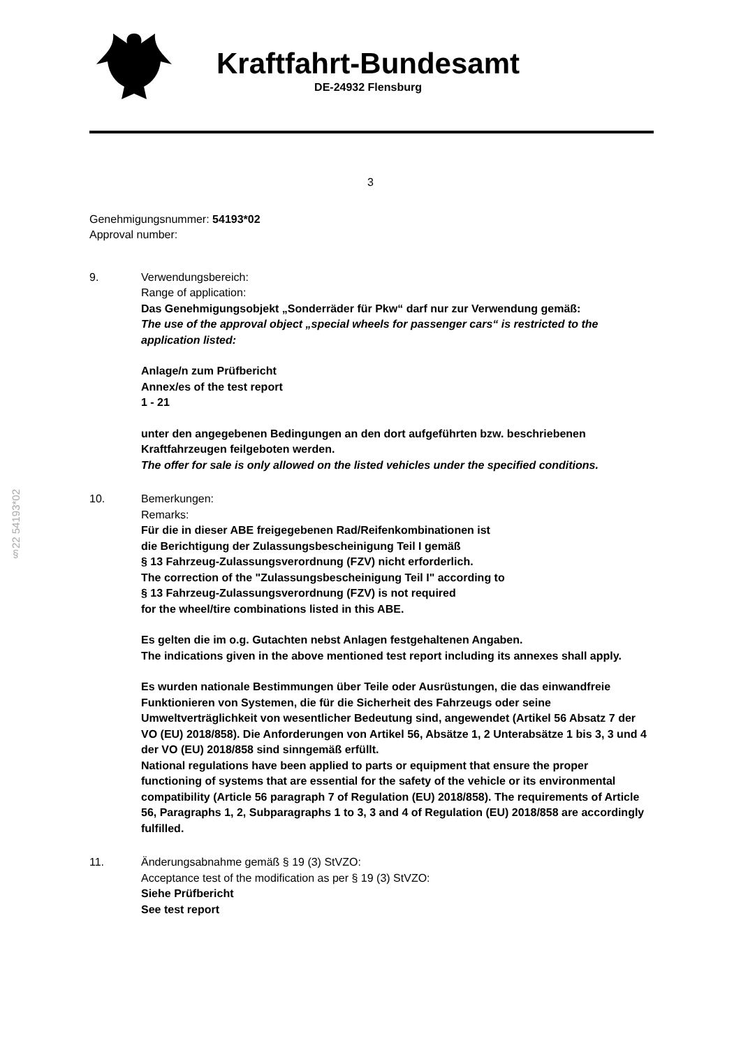Kraftfahrt-Bundesamt
DE-24932 Flensburg
§22 54193*02
3
Genehmigungsnummer: 54193*02
Approval number:
9. Verwendungsbereich:
Range of application:
Das Genehmigungsobjekt „Sonderräder für Pkw“ darf nur zur Verwendung gemäß:
The use of the approval object „special wheels for passenger cars“ is restricted to the application listed:
Anlage/n zum Prüfbericht
Annex/es of the test report
1 - 21
unter den angegebenen Bedingungen an den dort aufgeführten bzw. beschriebenen Kraftfahrzeugen feilgeboten werden.
The offer for sale is only allowed on the listed vehicles under the specified conditions.
10. Bemerkungen:
Remarks:
Für die in dieser ABE freigegebenen Rad/Reifenkombinationen ist
die Berichtigung der Zulassungsbescheinigung Teil I gemäß
§ 13 Fahrzeug-Zulassungsverordnung (FZV) nicht erforderlich.
The correction of the "Zulassungsbescheinigung Teil I" according to
§ 13 Fahrzeug-Zulassungsverordnung (FZV) is not required
for the wheel/tire combinations listed in this ABE.
Es gelten die im o.g. Gutachten nebst Anlagen festgehaltenen Angaben.
The indications given in the above mentioned test report including its annexes shall apply.
Es wurden nationale Bestimmungen über Teile oder Ausrüstungen, die das einwandfreie Funktionieren von Systemen, die für die Sicherheit des Fahrzeugs oder seine Umweltverträglichkeit von wesentlicher Bedeutung sind, angewendet (Artikel 56 Absatz 7 der VO (EU) 2018/858). Die Anforderungen von Artikel 56, Absätze 1, 2 Unterabsätze 1 bis 3, 3 und 4 der VO (EU) 2018/858 sind sinngemäß erfüllt.
National regulations have been applied to parts or equipment that ensure the proper functioning of systems that are essential for the safety of the vehicle or its environmental compatibility (Article 56 paragraph 7 of Regulation (EU) 2018/858). The requirements of Article 56, Paragraphs 1, 2, Subparagraphs 1 to 3, 3 and 4 of Regulation (EU) 2018/858 are accordingly fulfilled.
11. Änderungsabnahme gemäß § 19 (3) StVZO:
Acceptance test of the modification as per § 19 (3) StVZO:
Siehe Prüfbericht
See test report